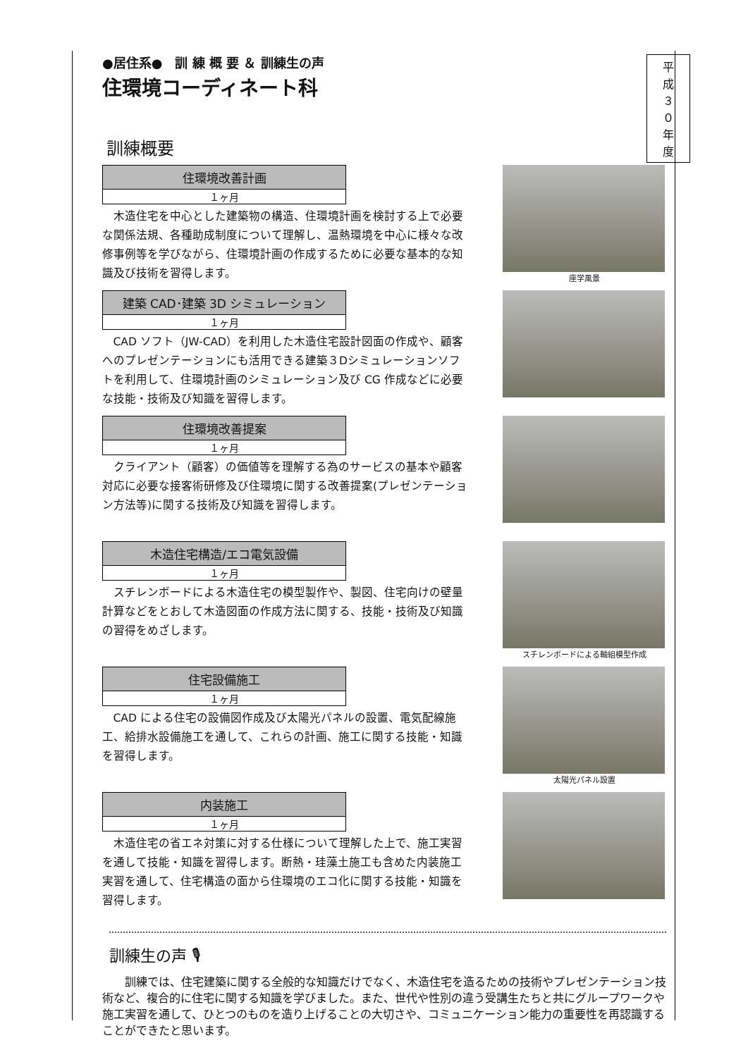平成３０年度
●居住系●　訓 練 概 要 ＆ 訓練生の声
住環境コーディネート科
訓練概要
住環境改善計画
１ヶ月
木造住宅を中心とした建築物の構造、住環境計画を検討する上で必要な関係法規、各種助成制度について理解し、温熱環境を中心に様々な改修事例等を学びながら、住環境計画の作成するために必要な基本的な知識及び技術を習得します。
座学風景
建築 CAD･建築 3D シミュレーション
１ヶ月
CAD ソフト（JW-CAD）を利用した木造住宅設計図面の作成や、顧客へのプレゼンテーションにも活用できる建築３Dシミュレーションソフトを利用して、住環境計画のシミュレーション及び CG 作成などに必要な技能・技術及び知識を習得します。
住環境改善提案
１ヶ月
クライアント（顧客）の価値等を理解する為のサービスの基本や顧客対応に必要な接客術研修及び住環境に関する改善提案(プレゼンテーション方法等)に関する技術及び知識を習得します。
木造住宅構造/エコ電気設備
１ヶ月
スチレンボードによる木造住宅の模型製作や、製図、住宅向けの壁量計算などをとおして木造図面の作成方法に関する、技能・技術及び知識の習得をめざします。
スチレンボードによる軸組模型作成
住宅設備施工
１ヶ月
CAD による住宅の設備図作成及び太陽光パネルの設置、電気配線施工、給排水設備施工を通して、これらの計画、施工に関する技能・知識を習得します。
太陽光パネル設置
内装施工
１ヶ月
木造住宅の省エネ対策に対する仕様について理解した上で、施工実習を通して技能・知識を習得します。断熱・珪藻土施工も含めた内装施工実習を通して、住宅構造の面から住環境のエコ化に関する技能・知識を習得します。
訓練生の声 🎙
訓練では、住宅建築に関する全般的な知識だけでなく、木造住宅を造るための技術やプレゼンテーション技術など、複合的に住宅に関する知識を学びました。また、世代や性別の違う受講生たちと共にグループワークや施工実習を通して、ひとつのものを造り上げることの大切さや、コミュニケーション能力の重要性を再認識することができたと思います。